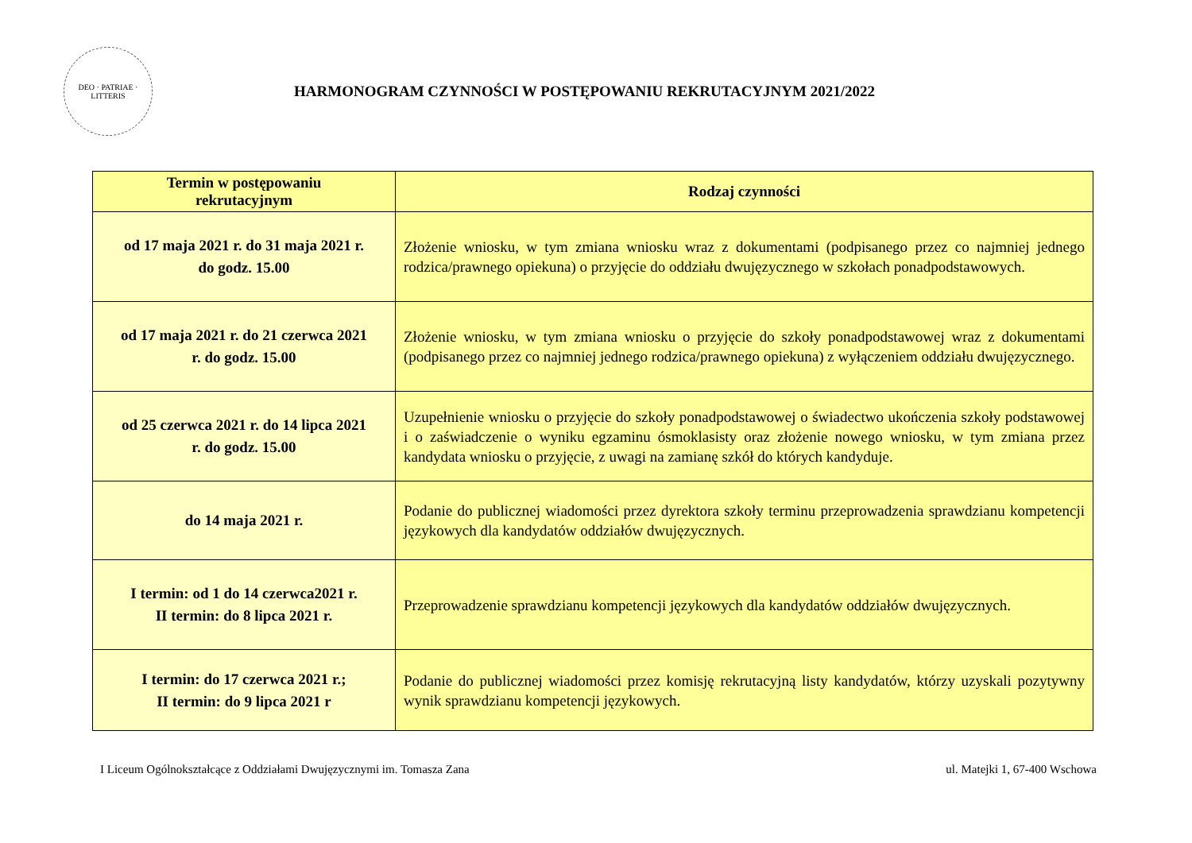DEO · PATRIAE · LITTERIS
HARMONOGRAM CZYNNOŚCI W POSTĘPOWANIU REKRUTACYJNYM 2021/2022
| Termin w postępowaniu rekrutacyjnym | Rodzaj czynności |
| --- | --- |
| od 17 maja 2021 r. do 31 maja 2021 r. do godz. 15.00 | Złożenie wniosku, w tym zmiana wniosku wraz z dokumentami (podpisanego przez co najmniej jednego rodzica/prawnego opiekuna) o przyjęcie do oddziału dwujęzycznego w szkołach ponadpodstawowych. |
| od 17 maja 2021 r. do 21 czerwca 2021 r. do godz. 15.00 | Złożenie wniosku, w tym zmiana wniosku o przyjęcie do szkoły ponadpodstawowej wraz z dokumentami (podpisanego przez co najmniej jednego rodzica/prawnego opiekuna) z wyłączeniem oddziału dwujęzycznego. |
| od 25 czerwca 2021 r. do 14 lipca 2021 r. do godz. 15.00 | Uzupełnienie wniosku o przyjęcie do szkoły ponadpodstawowej o świadectwo ukończenia szkoły podstawowej i o zaświadczenie o wyniku egzaminu ósmoklasisty oraz złożenie nowego wniosku, w tym zmiana przez kandydata wniosku o przyjęcie, z uwagi na zamianę szkół do których kandyduje. |
| do 14 maja 2021 r. | Podanie do publicznej wiadomości przez dyrektora szkoły terminu przeprowadzenia sprawdzianu kompetencji językowych dla kandydatów oddziałów dwujęzycznych. |
| I termin: od 1 do 14 czerwca2021 r. II termin: do 8 lipca 2021 r. | Przeprowadzenie sprawdzianu kompetencji językowych dla kandydatów oddziałów dwujęzycznych. |
| I termin: do 17 czerwca 2021 r.; II termin: do 9 lipca 2021 r | Podanie do publicznej wiadomości przez komisję rekrutacyjną listy kandydatów, którzy uzyskali pozytywny wynik sprawdzianu kompetencji językowych. |
I Liceum Ogólnokształcące z Oddziałami Dwujęzycznymi im. Tomasza Zana ul. Matejki 1, 67-400 Wschowa